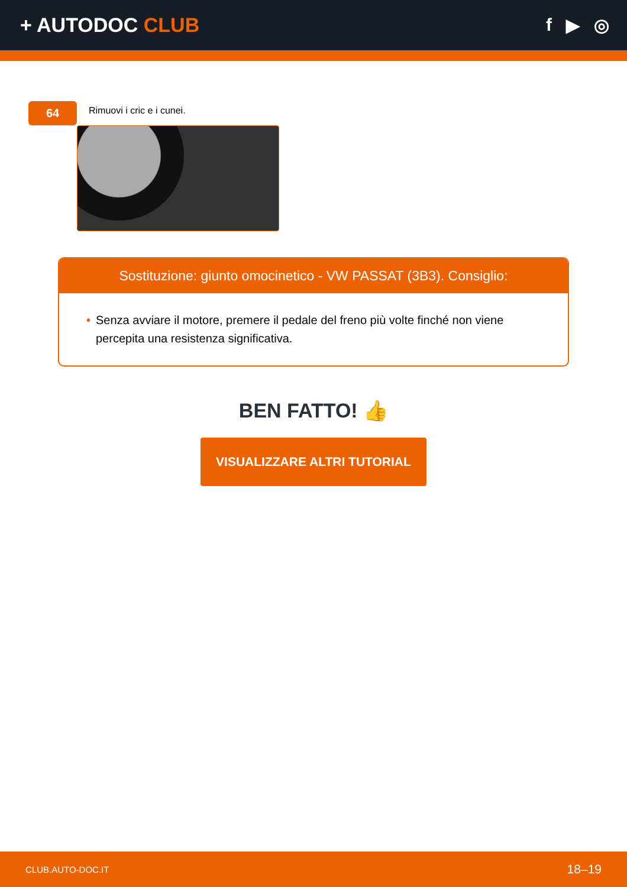+ AUTODOC CLUB f ▶ ◎
64
Rimuovi i cric e i cunei.
Sostituzione: giunto omocinetico - VW PASSAT (3B3). Consiglio:
• Senza avviare il motore, premere il pedale del freno più volte finché non viene percepita una resistenza significativa.
BEN FATTO! 👍
VISUALIZZARE ALTRI TUTORIAL
CLUB.AUTO-DOC.IT 18–19